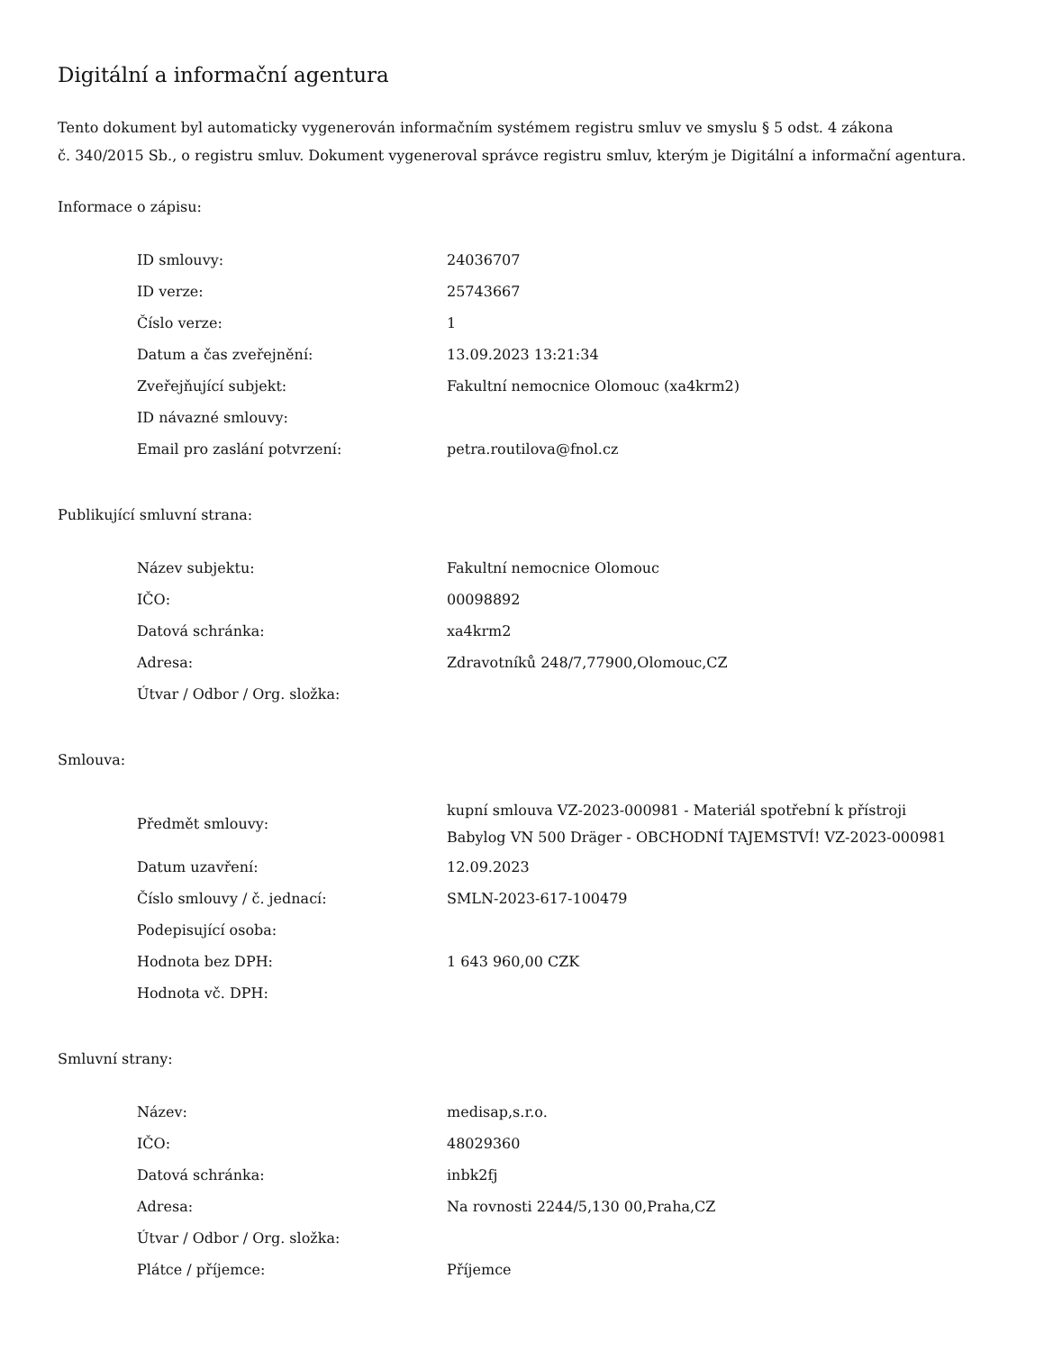Digitální a informační agentura
Tento dokument byl automaticky vygenerován informačním systémem registru smluv ve smyslu § 5 odst. 4 zákona
č. 340/2015 Sb., o registru smluv. Dokument vygeneroval správce registru smluv, kterým je Digitální a informační agentura.
Informace o zápisu:
| ID smlouvy: | 24036707 |
| ID verze: | 25743667 |
| Číslo verze: | 1 |
| Datum a čas zveřejnění: | 13.09.2023 13:21:34 |
| Zveřejňující subjekt: | Fakultní nemocnice Olomouc (xa4krm2) |
| ID návazné smlouvy: | |
| Email pro zaslání potvrzení: | petra.routilova@fnol.cz |
Publikující smluvní strana:
| Název subjektu: | Fakultní nemocnice Olomouc |
| IČO: | 00098892 |
| Datová schránka: | xa4krm2 |
| Adresa: | Zdravotníků 248/7,77900,Olomouc,CZ |
| Útvar / Odbor / Org. složka: | |
Smlouva:
| Předmět smlouvy: | kupní smlouva VZ-2023-000981 - Materiál spotřební k přístroji Babylog VN 500 Dräger - OBCHODNÍ TAJEMSTVÍ! VZ-2023-000981 |
| Datum uzavření: | 12.09.2023 |
| Číslo smlouvy / č. jednací: | SMLN-2023-617-100479 |
| Podepisující osoba: | |
| Hodnota bez DPH: | 1 643 960,00 CZK |
| Hodnota vč. DPH: | |
Smluvní strany:
| Název: | medisap,s.r.o. |
| IČO: | 48029360 |
| Datová schránka: | inbk2fj |
| Adresa: | Na rovnosti 2244/5,130 00,Praha,CZ |
| Útvar / Odbor / Org. složka: | |
| Plátce / příjemce: | Příjemce |